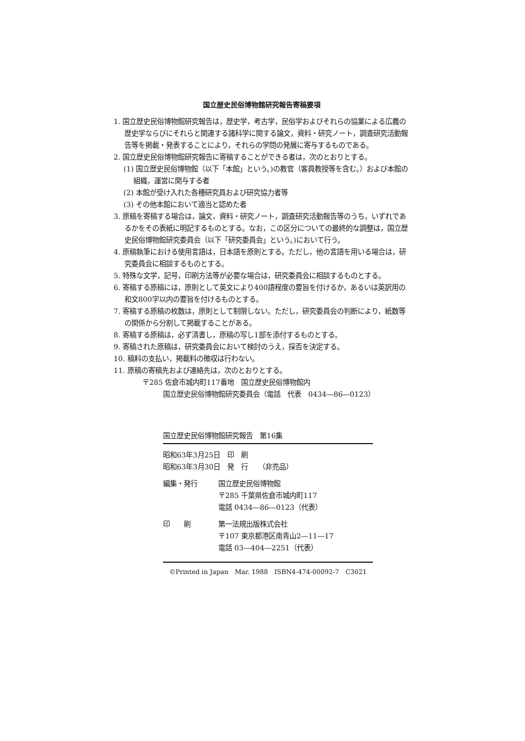国立歴史民俗博物館研究報告寄稿要項
1. 国立歴史民俗博物館研究報告は，歴史学，考古学，民俗学およびそれらの協業による広義の歴史学ならびにそれらと関連する諸科学に関する論文，資料・研究ノート，調査研究活動報告等を掲載・発表することにより，それらの学問の発展に寄与するものである。
2. 国立歴史民俗博物館研究報告に寄稿することができる者は，次のとおりとする。
(1) 国立歴史民俗博物館（以下「本館」という。)の教官（客員教授等を含む。）および本館の組織，運営に関与する者
(2) 本館が受け入れた各種研究員および研究協力者等
(3) その他本館において適当と認めた者
3. 原稿を寄稿する場合は，論文，資料・研究ノート，調査研究活動報告等のうち，いずれであるかをその表紙に明記するものとする。なお，この区分についての最終的な調整は，国立歴史民俗博物館研究委員会（以下「研究委員会」という。)において行う。
4. 原稿執筆における使用言語は，日本語を原則とする。ただし，他の言語を用いる場合は，研究委員会に相談するものとする。
5. 特殊な文学，記号，印刷方法等が必要な場合は，研究委員会に相談するものとする。
6. 寄稿する原稿には，原則として英文により400語程度の要旨を付けるか，あるいは英訳用の和文800字以内の要旨を付けるものとする。
7. 寄稿する原稿の枚数は，原則として制限しない。ただし，研究委員会の判断により，紙数等の関係から分割して掲載することがある。
8. 寄稿する原稿は，必ず清書し，原稿の写し1部を添付するものとする。
9. 寄稿された原稿は，研究委員会において検討のうえ，採否を決定する。
10. 稿料の支払い，掲載料の徴収は行わない。
11. 原稿の寄稿先および連絡先は，次のとおりとする。
〒285 佐倉市城内町117番地　国立歴史民俗博物館内
　　　国立歴史民俗博物館研究委員会（電話　代表　0434―86―0123）
国立歴史民俗博物館研究報告　第16集
昭和63年3月25日　印　刷
昭和63年3月30日　発　行　　（非売品）
編集・発行 国立歴史民俗博物館
〒285 千葉県佐倉市城内町117
電話 0434―86―0123（代表）
印　　刷 第一法規出版株式会社
〒107 東京都港区南青山2―11―17
電話 03―404―2251（代表）
©Printed in Japan　Mar. 1988　ISBN4-474-00092-7　C3021